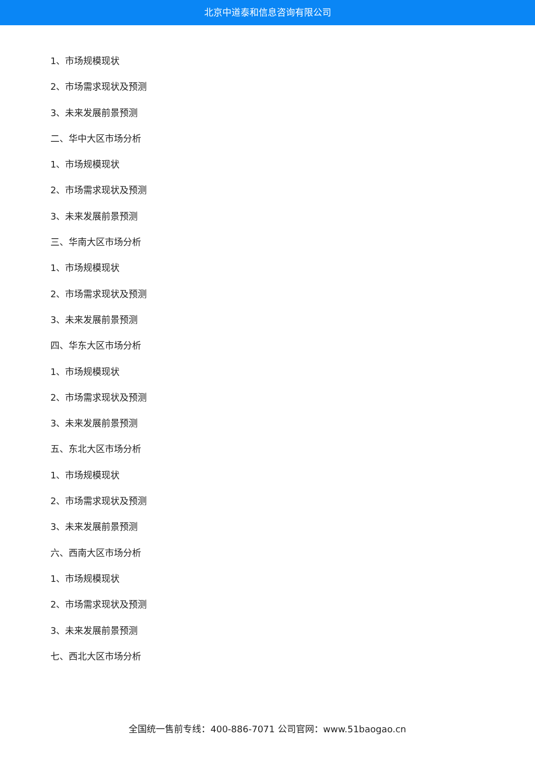北京中道泰和信息咨询有限公司
1、市场规模现状
2、市场需求现状及预测
3、未来发展前景预测
二、华中大区市场分析
1、市场规模现状
2、市场需求现状及预测
3、未来发展前景预测
三、华南大区市场分析
1、市场规模现状
2、市场需求现状及预测
3、未来发展前景预测
四、华东大区市场分析
1、市场规模现状
2、市场需求现状及预测
3、未来发展前景预测
五、东北大区市场分析
1、市场规模现状
2、市场需求现状及预测
3、未来发展前景预测
六、西南大区市场分析
1、市场规模现状
2、市场需求现状及预测
3、未来发展前景预测
七、西北大区市场分析
全国统一售前专线：400-886-7071 公司官网：www.51baogao.cn